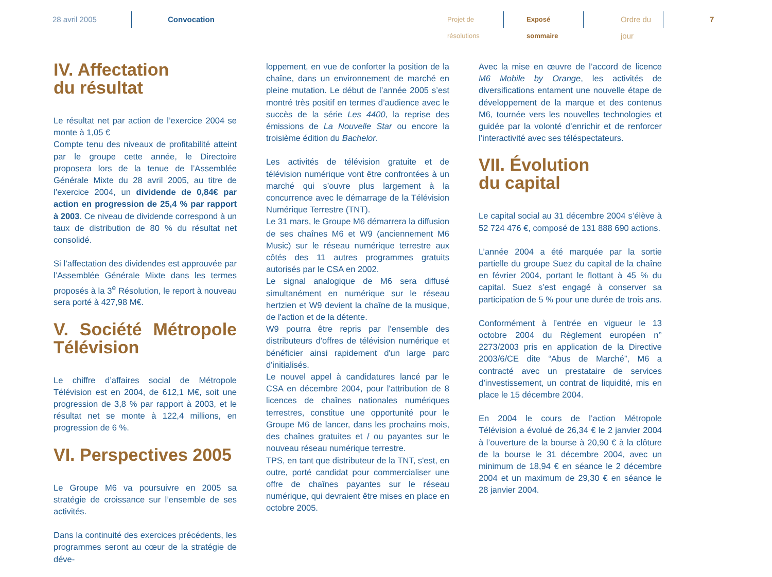28 avril 2005 Convocation
Projet de résolutions
Exposé sommaire
Ordre du jour
7
IV. Affectation
du résultat
Le résultat net par action de l’exercice 2004 se monte à 1,05 €
Compte tenu des niveaux de profitabilité atteint par le groupe cette année, le Directoire proposera lors de la tenue de l’Assemblée Générale Mixte du 28 avril 2005, au titre de l’exercice 2004, un dividende de 0,84€ par action en progression de 25,4 % par rapport à 2003. Ce niveau de dividende correspond à un taux de distribution de 80 % du résultat net consolidé.
Si l’affectation des dividendes est approuvée par l’Assemblée Générale Mixte dans les termes proposés à la 3<sup>e</sup> Résolution, le report à nouveau sera porté à 427,98 M€.
V. Société Métropole Télévision
Le chiffre d’affaires social de Métropole Télévision est en 2004, de 612,1 M€, soit une progression de 3,8 % par rapport à 2003, et le résultat net se monte à 122,4 millions, en progression de 6 %.
VI. Perspectives 2005
Le Groupe M6 va poursuivre en 2005 sa stratégie de croissance sur l’ensemble de ses activités.
Dans la continuité des exercices précédents, les programmes seront au cœur de la stratégie de déve-
loppement, en vue de conforter la position de la chaîne, dans un environnement de marché en pleine mutation. Le début de l’année 2005 s’est montré très positif en termes d’audience avec le succès de la série Les 4400, la reprise des émissions de La Nouvelle Star ou encore la troisième édition du Bachelor.
Les activités de télévision gratuite et de télévision numérique vont être confrontées à un marché qui s’ouvre plus largement à la concurrence avec le démarrage de la Télévision Numérique Terrestre (TNT).
Le 31 mars, le Groupe M6 démarrera la diffusion de ses chaînes M6 et W9 (anciennement M6 Music) sur le réseau numérique terrestre aux côtés des 11 autres programmes gratuits autorisés par le CSA en 2002.
Le signal analogique de M6 sera diffusé simultanément en numérique sur le réseau hertzien et W9 devient la chaîne de la musique, de l'action et de la détente.
W9 pourra être repris par l'ensemble des distributeurs d'offres de télévision numérique et bénéficier ainsi rapidement d'un large parc d'initialisés.
Le nouvel appel à candidatures lancé par le CSA en décembre 2004, pour l'attribution de 8 licences de chaînes nationales numériques terrestres, constitue une opportunité pour le Groupe M6 de lancer, dans les prochains mois, des chaînes gratuites et / ou payantes sur le nouveau réseau numérique terrestre.
TPS, en tant que distributeur de la TNT, s'est, en outre, porté candidat pour commercialiser une offre de chaînes payantes sur le réseau numérique, qui devraient être mises en place en octobre 2005.
Avec la mise en œuvre de l’accord de licence M6 Mobile by Orange, les activités de diversifications entament une nouvelle étape de développement de la marque et des contenus M6, tournée vers les nouvelles technologies et guidée par la volonté d’enrichir et de renforcer l’interactivité avec ses téléspectateurs.
VII. Évolution
du capital
Le capital social au 31 décembre 2004 s’élève à 52 724 476 €, composé de 131 888 690 actions.
L’année 2004 a été marquée par la sortie partielle du groupe Suez du capital de la chaîne en février 2004, portant le flottant à 45 % du capital. Suez s’est engagé à conserver sa participation de 5 % pour une durée de trois ans.
Conformément à l’entrée en vigueur le 13 octobre 2004 du Règlement européen n° 2273/2003 pris en application de la Directive 2003/6/CE dite “Abus de Marché”, M6 a contracté avec un prestataire de services d’investissement, un contrat de liquidité, mis en place le 15 décembre 2004.
En 2004 le cours de l’action Métropole Télévision a évolué de 26,34 € le 2 janvier 2004 à l’ouverture de la bourse à 20,90 € à la clôture de la bourse le 31 décembre 2004, avec un minimum de 18,94 € en séance le 2 décembre 2004 et un maximum de 29,30 € en séance le 28 janvier 2004.